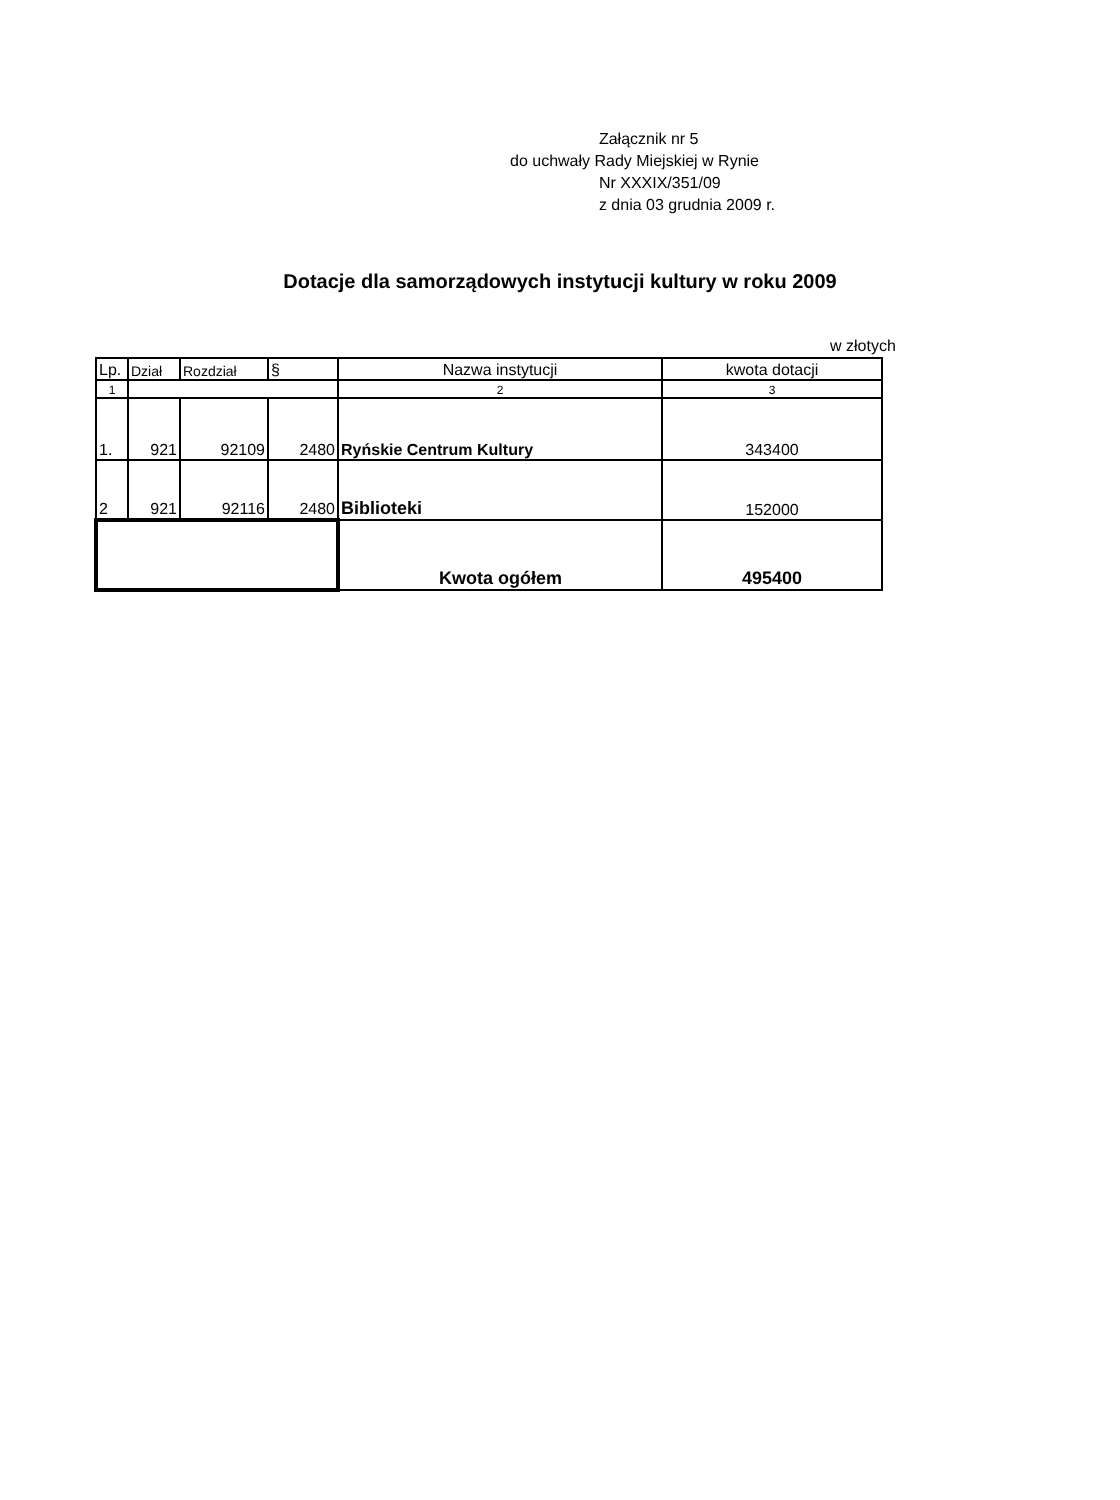Załącznik nr 5
do uchwały Rady Miejskiej w Rynie
Nr XXXIX/351/09
z dnia 03 grudnia 2009 r.
Dotacje dla samorządowych instytucji kultury w roku 2009
w złotych
| Lp. | Dział | Rozdział | § | Nazwa instytucji | kwota dotacji |
| 1 | | | | 2 | 3 |
| 1. | 921 | 92109 | 2480 | Ryńskie Centrum Kultury | 343400 |
| 2 | 921 | 92116 | 2480 | Biblioteki | 152000 |
| | | | | Kwota ogółem | 495400 |